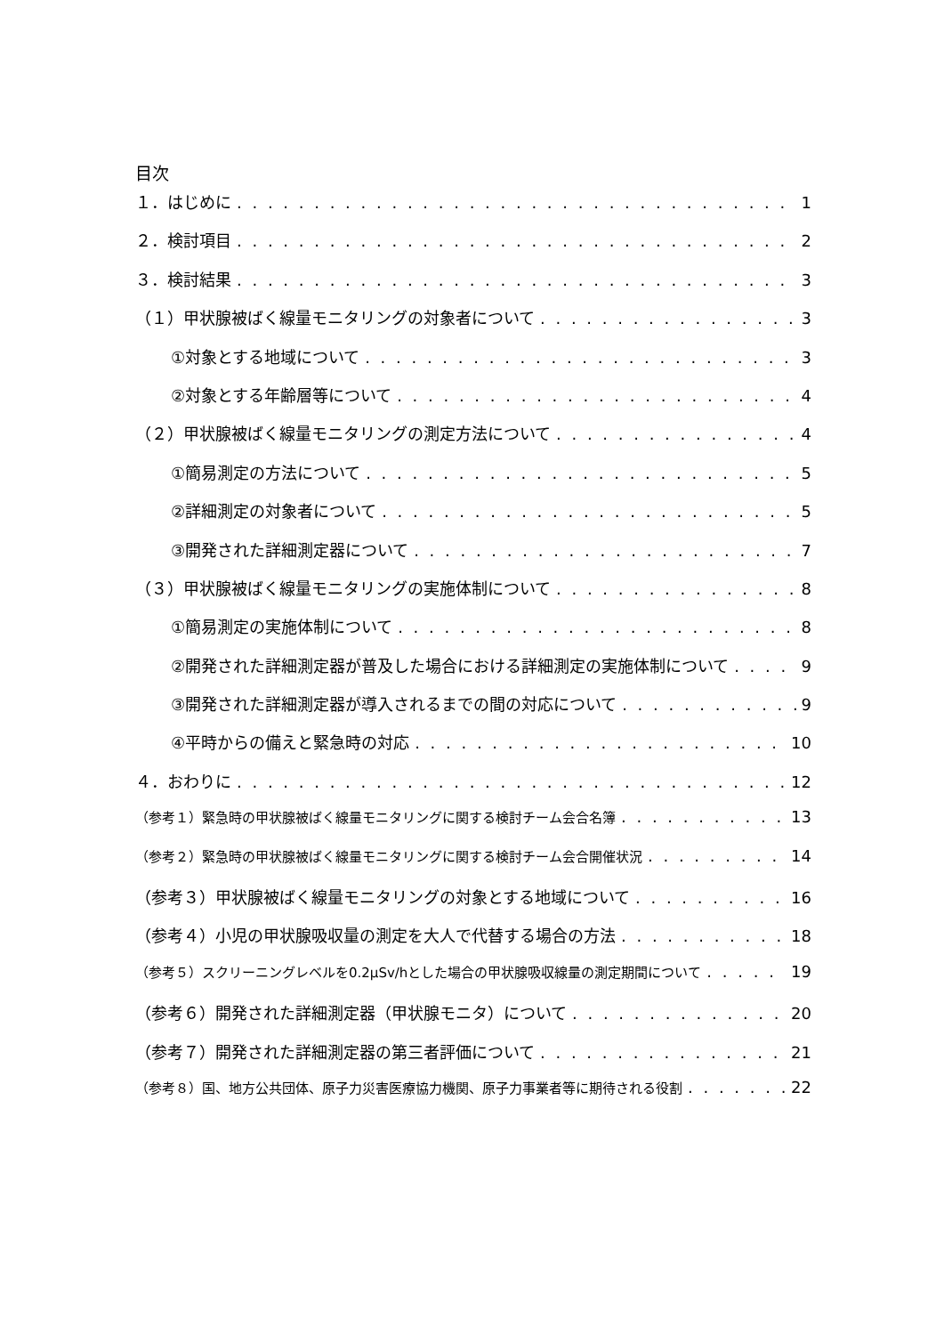目次
１．はじめに 1
２．検討項目 2
３．検討結果 3
（１）甲状腺被ばく線量モニタリングの対象者について 3
①対象とする地域について 3
②対象とする年齢層等について 4
（２）甲状腺被ばく線量モニタリングの測定方法について 4
①簡易測定の方法について 5
②詳細測定の対象者について 5
③開発された詳細測定器について 7
（３）甲状腺被ばく線量モニタリングの実施体制について 8
①簡易測定の実施体制について 8
②開発された詳細測定器が普及した場合における詳細測定の実施体制について 9
③開発された詳細測定器が導入されるまでの間の対応について 9
④平時からの備えと緊急時の対応 10
４．おわりに 12
（参考１）緊急時の甲状腺被ばく線量モニタリングに関する検討チーム会合名簿 13
（参考２）緊急時の甲状腺被ばく線量モニタリングに関する検討チーム会合開催状況 14
（参考３）甲状腺被ばく線量モニタリングの対象とする地域について 16
（参考４）小児の甲状腺吸収量の測定を大人で代替する場合の方法 18
（参考５）スクリーニングレベルを0.2μSv/hとした場合の甲状腺吸収線量の測定期間について 19
（参考６）開発された詳細測定器（甲状腺モニタ）について 20
（参考７）開発された詳細測定器の第三者評価について 21
（参考８）国、地方公共団体、原子力災害医療協力機関、原子力事業者等に期待される役割 22